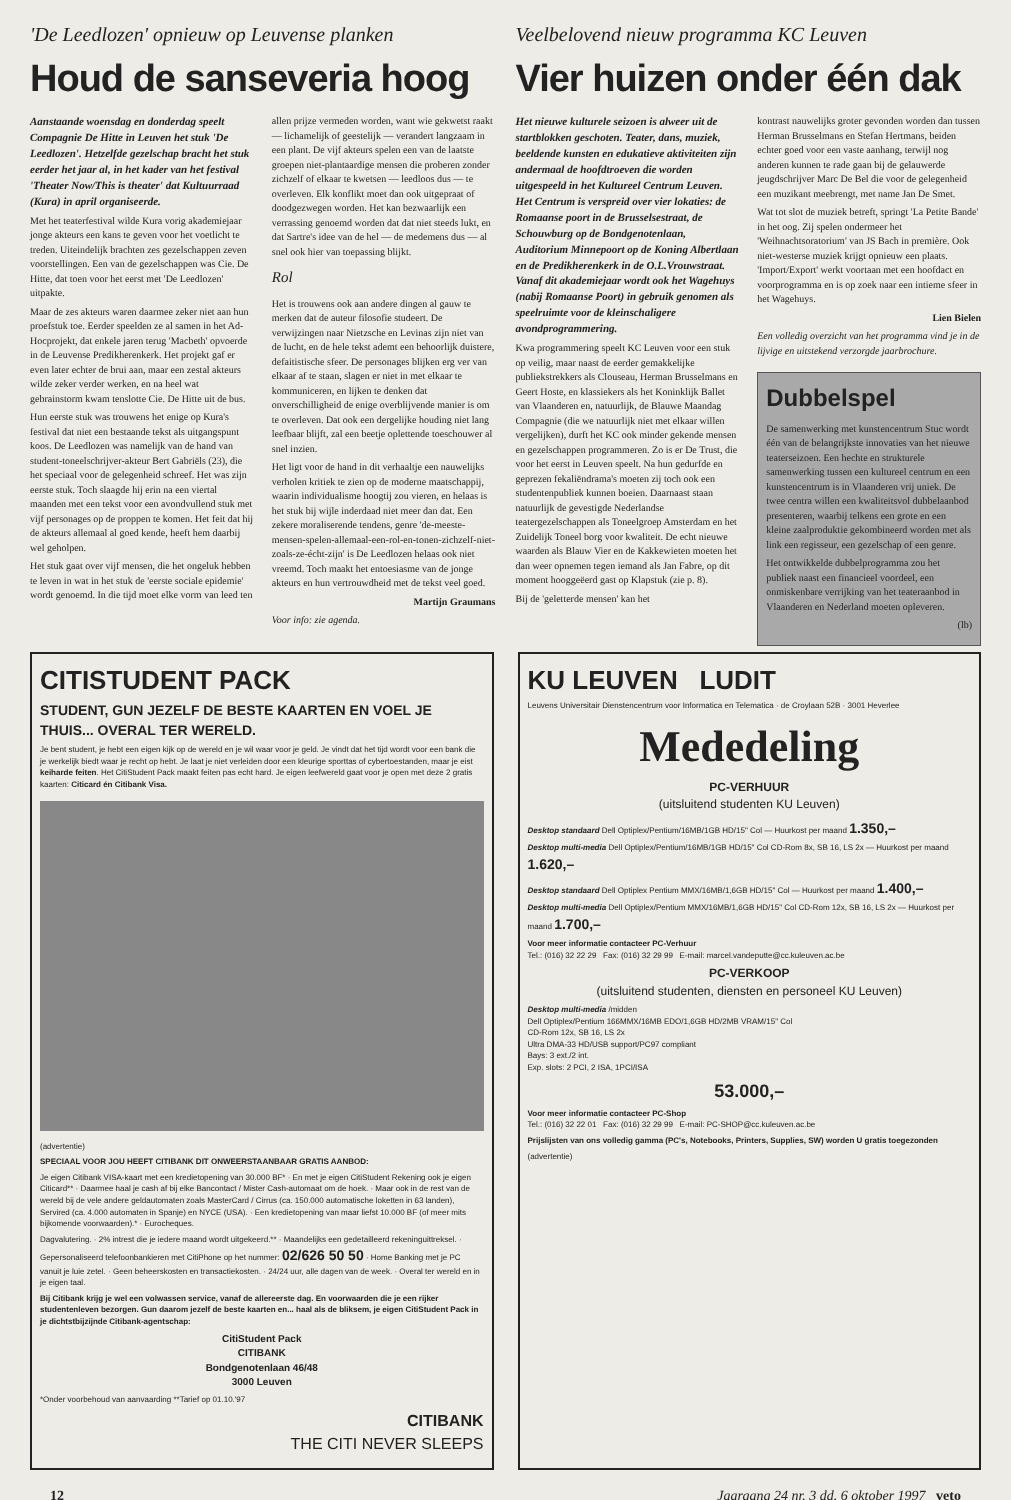'De Leedlozen' opnieuw op Leuvense planken
Houd de sanseveria hoog
Aanstaande woensdag en donderdag speelt Compagnie De Hitte in Leuven het stuk 'De Leedlozen'. Hetzelfde gezelschap bracht het stuk eerder het jaar al, in het kader van het festival 'Theater Now/This is theater' dat Kultuurraad (Kura) in april organiseerde.
Met het teaterfestival wilde Kura vorig akademiejaar jonge akteurs een kans te geven voor het voetlicht te treden. Uiteindelijk brachten zes gezelschappen zeven voorstellingen. Een van de gezelschappen was Cie. De Hitte, dat toen voor het eerst met 'De Leedlozen' uitpakte.
Maar de zes akteurs waren daarmee zeker niet aan hun proefstuk toe. Eerder speelden ze al samen in het Ad-Hocprojekt, dat enkele jaren terug 'Macbeth' opvoerde in de Leuvense Predikherenkerk. Het projekt gaf er even later echter de brui aan, maar een zestal akteurs wilde zeker verder werken, en na heel wat gebrainstorm kwam tenslotte Cie. De Hitte uit de bus.
Hun eerste stuk was trouwens het enige op Kura's festival dat niet een bestaande tekst als uitgangspunt koos. De Leedlozen was namelijk van de hand van student-toneelschrijver-akteur Bert Gabriëls (23), die het speciaal voor de gelegenheid schreef. Het was zijn eerste stuk. Toch slaagde hij erin na een viertal maanden met een tekst voor een avondvullend stuk met vijf personages op de proppen te komen. Het feit dat hij de akteurs allemaal al goed kende, heeft hem daarbij wel geholpen.
Het stuk gaat over vijf mensen, die het ongeluk hebben te leven in wat in het stuk de 'eerste sociale epidemie' wordt genoemd. In die tijd moet elke vorm van leed ten
allen prijze vermeden worden, want wie gekwetst raakt — lichamelijk of geestelijk — verandert langzaam in een plant. De vijf akteurs spelen een van de laatste groepen niet-plantaardige mensen die proberen zonder zichzelf of elkaar te kwetsen — leedloos dus — te overleven. Elk konflikt moet dan ook uitgepraat of doodgezwegen worden. Het kan bezwaarlijk een verrassing genoemd worden dat dat niet steeds lukt, en dat Sartre's idee van de hel — de medemens dus — al snel ook hier van toepassing blijkt.
Rol
Het is trouwens ook aan andere dingen al gauw te merken dat de auteur filosofie studeert. De verwijzingen naar Nietzsche en Levinas zijn niet van de lucht, en de hele tekst ademt een behoorlijk duistere, defaitistische sfeer. De personages blijken erg ver van elkaar af te staan, slagen er niet in met elkaar te kommuniceren, en lijken te denken dat onverschilligheid de enige overblijvende manier is om te overleven. Dat ook een dergelijke houding niet lang leefbaar blijft, zal een beetje oplettende toeschouwer al snel inzien.
Het ligt voor de hand in dit verhaaltje een nauwelijks verholen kritiek te zien op de moderne maatschappij, waarin individualisme hoogtij zou vieren, en helaas is het stuk bij wijle inderdaad niet meer dan dat. Een zekere moraliserende tendens, genre 'de-meeste-mensen-spelen-allemaal-een-rol-en-tonen-zichzelf-niet-zoals-ze-écht-zijn' is De Leedlozen helaas ook niet vreemd. Toch maakt het entoesiasme van de jonge akteurs en hun vertrouwdheid met de tekst veel goed.
Martijn Graumans
Voor info: zie agenda.
Veelbelovend nieuw programma KC Leuven
Vier huizen onder één dak
Het nieuwe kulturele seizoen is alweer uit de startblokken geschoten. Teater, dans, muziek, beeldende kunsten en edukatieve aktiviteiten zijn andermaal de hoofdtroeven die worden uitgespeeld in het Kultureel Centrum Leuven. Het Centrum is verspreid over vier lokaties: de Romaanse poort in de Brusselsestraat, de Schouwburg op de Bondgenotenlaan, Auditorium Minnepoort op de Koning Albertlaan en de Predikherenkerk in de O.L.Vrouwstraat. Vanaf dit akademiejaar wordt ook het Wagehuys (nabij Romaanse Poort) in gebruik genomen als speelruimte voor de kleinschaligere avondprogrammering.
Kwa programmering speelt KC Leuven voor een stuk op veilig, maar naast de eerder gemakkelijke publiekstrekkers als Clouseau, Herman Brusselmans en Geert Hoste, en klassiekers als het Koninklijk Ballet van Vlaanderen en, natuurlijk, de Blauwe Maandag Compagnie (die we natuurlijk niet met elkaar willen vergelijken), durft het KC ook minder gekende mensen en gezelschappen programmeren. Zo is er De Trust, die voor het eerst in Leuven speelt. Na hun gedurfde en geprezen fekaliëndrama's moeten zij toch ook een studentenpubliek kunnen boeien. Daarnaast staan natuurlijk de gevestigde Nederlandse teatergezelschappen als Toneelgroep Amsterdam en het Zuidelijk Toneel borg voor kwaliteit. De echt nieuwe waarden als Blauw Vier en de Kakkewieten moeten het dan weer opnemen tegen iemand als Jan Fabre, op dit moment hooggeëerd gast op Klapstuk (zie p. 8).
Bij de 'geletterde mensen' kan het
kontrast nauwelijks groter gevonden worden dan tussen Herman Brusselmans en Stefan Hertmans, beiden echter goed voor een vaste aanhang, terwijl nog anderen kunnen te rade gaan bij de gelauwerde jeugdschrijver Marc De Bel die voor de gelegenheid een muzikant meebrengt, met name Jan De Smet.
Wat tot slot de muziek betreft, springt 'La Petite Bande' in het oog. Zij spelen ondermeer het 'Weihnachtsoratorium' van JS Bach in première. Ook niet-westerse muziek krijgt opnieuw een plaats. 'Import/Export' werkt voortaan met een hoofdact en voorprogramma en is op zoek naar een intieme sfeer in het Wagehuys.
Lien Bielen
Een volledig overzicht van het programma vind je in de lijvige en uitstekend verzorgde jaarbrochure.
Dubbelspel
De samenwerking met kunstencentrum Stuc wordt één van de belangrijkste innovaties van het nieuwe teaterseizoen. Een hechte en strukturele samenwerking tussen een kultureel centrum en een kunstencentrum is in Vlaanderen vrij uniek. De twee centra willen een kwaliteitsvol dubbelaanbod presenteren, waarbij telkens een grote en een kleine zaalproduktie gekombineerd worden met als link een regisseur, een gezelschap of een genre.
Het ontwikkelde dubbelprogramma zou het publiek naast een financieel voordeel, een onmiskenbare verrijking van het teateraanbod in Vlaanderen en Nederland moeten opleveren.
(lb)
CITISTUDENT PACK
STUDENT, GUN JEZELF DE BESTE KAARTEN EN VOEL JE THUIS... OVERAL TER WERELD.
Je bent student, je hebt een eigen kijk op de wereld en je wil waar voor je geld. Je vindt dat het tijd wordt voor een bank die je werkelijk biedt waar je recht op hebt. Je laat je niet verleiden door een kleurige sporttas of cybertoestanden, maar je eist keiharde feiten. Het CitiStudent Pack maakt feiten pas echt hard. Je eigen leefwereld gaat voor je open met deze 2 gratis kaarten: Citicard én Citibank Visa.
(advertentie)
SPECIAAL VOOR JOU HEEFT CITIBANK DIT ONWEERSTAANBAAR GRATIS AANBOD:
Je eigen Citibank VISA-kaart met een kredietopening van 30.000 BF* · En met je eigen CitiStudent Rekening ook je eigen Citicard** · Daarmee haal je cash af bij elke Bancontact / Mister Cash-automaat om de hoek. · Maar ook in de rest van de wereld bij de vele andere geldautomaten zoals MasterCard / Cirrus (ca. 150.000 automatische loketten in 63 landen), Servired (ca. 4.000 automaten in Spanje) en NYCE (USA). · Een kredietopening van maar liefst 10.000 BF (of meer mits bijkomende voorwaarden).* · Eurocheques.
Dagvalutering. · 2% intrest die je iedere maand wordt uitgekeerd.** · Maandelijks een gedetailleerd rekeninguittreksel. · Gepersonaliseerd telefoonbankieren met CitiPhone op het nummer: 02/626 50 50 · Home Banking met je PC vanuit je luie zetel. · Geen beheerskosten en transactiekosten. · 24/24 uur, alle dagen van de week. · Overal ter wereld en in je eigen taal.
Bij Citibank krijg je wel een volwassen service, vanaf de allereerste dag. En voorwaarden die je een rijker studentenleven bezorgen. Gun daarom jezelf de beste kaarten en... haal als de bliksem, je eigen CitiStudent Pack in je dichtstbijzijnde Citibank-agentschap:
CitiStudent Pack
CITIBANK
Bondgenotenlaan 46/48
3000 Leuven
*Onder voorbehoud van aanvaarding **Tarief op 01.10.'97
CITIBANK
THE CITI NEVER SLEEPS
KU LEUVEN LUDIT
Leuvens Universitair Dienstencentrum voor Informatica en Telematica · de Croylaan 52B · 3001 Heverlee
Mededeling
PC-VERHUUR
(uitsluitend studenten KU Leuven)
Desktop standaard Dell Optiplex/Pentium/16MB/1GB HD/15" Col — Huurkost per maand 1.350,–
Desktop multi-media Dell Optiplex/Pentium/16MB/1GB HD/15" Col CD-Rom 8x, SB 16, LS 2x — Huurkost per maand 1.620,–
Desktop standaard Dell Optiplex Pentium MMX/16MB/1,6GB HD/15" Col — Huurkost per maand 1.400,–
Desktop multi-media Dell Optiplex/Pentium MMX/16MB/1,6GB HD/15" Col CD-Rom 12x, SB 16, LS 2x — Huurkost per maand 1.700,–
Voor meer informatie contacteer PC-Verhuur
Tel.: (016) 32 22 29 Fax: (016) 32 29 99 E-mail: marcel.vandeputte@cc.kuleuven.ac.be
PC-VERKOOP
(uitsluitend studenten, diensten en personeel KU Leuven)
Desktop multi-media /midden
Dell Optiplex/Pentium 166MMX/16MB EDO/1,6GB HD/2MB VRAM/15" Col
CD-Rom 12x, SB 16, LS 2x
Ultra DMA-33 HD/USB support/PC97 compliant
Bays: 3 ext./2 int.
Exp. slots: 2 PCI, 2 ISA, 1PCI/ISA
53.000,–
Voor meer informatie contacteer PC-Shop
Tel.: (016) 32 22 01 Fax: (016) 32 29 99 E-mail: PC-SHOP@cc.kuleuven.ac.be
Prijslijsten van ons volledig gamma (PC's, Notebooks, Printers, Supplies, SW) worden U gratis toegezonden
(advertentie)
12 Jaargang 24 nr. 3 dd. 6 oktober 1997 veto